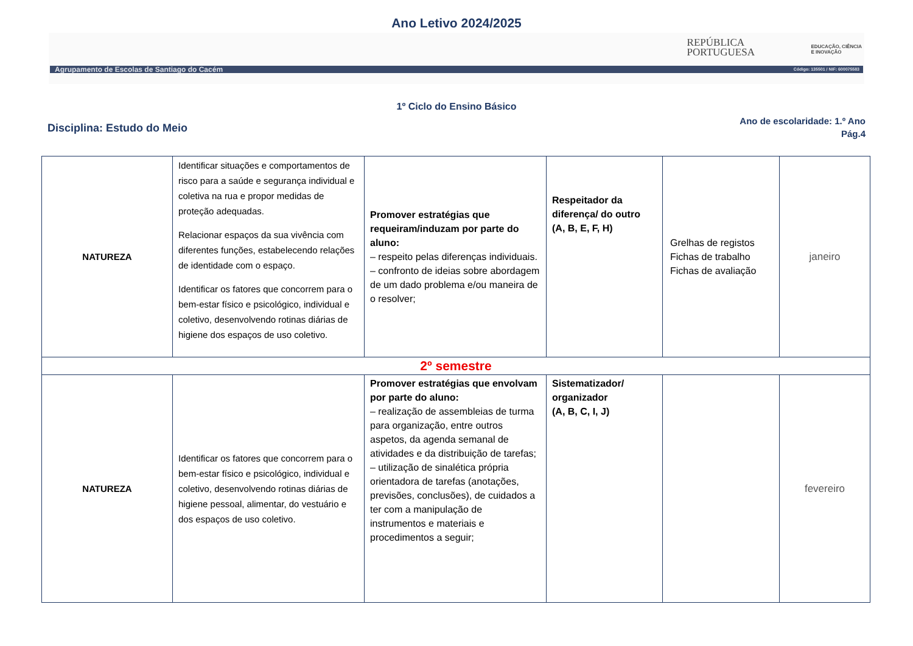Ano Letivo 2024/2025
REPÚBLICA
PORTUGUESA
EDUCAÇÃO, CIÊNCIA
E INOVAÇÃO
Agrupamento de Escolas de Santiago do Cacém Código: 135501 / NIF: 600075583
1º Ciclo do Ensino Básico
Disciplina: Estudo do Meio
Ano de escolaridade: 1.º Ano
Pág.4
| NATUREZA | Identificar situações e comportamentos de risco para a saúde e segurança individual e coletiva na rua e propor medidas de proteção adequadas. Relacionar espaços da sua vivência com diferentes funções, estabelecendo relações de identidade com o espaço. Identificar os fatores que concorrem para o bem-estar físico e psicológico, individual e coletivo, desenvolvendo rotinas diárias de higiene dos espaços de uso coletivo. | Promover estratégias que requeiram/induzam por parte do aluno: – respeito pelas diferenças individuais. – confronto de ideias sobre abordagem de um dado problema e/ou maneira de o resolver; | Respeitador da diferença/ do outro (A, B, E, F, H) | Grelhas de registos Fichas de trabalho Fichas de avaliação | janeiro |
| 2º semestre | | | | | |
| NATUREZA | Identificar os fatores que concorrem para o bem-estar físico e psicológico, individual e coletivo, desenvolvendo rotinas diárias de higiene pessoal, alimentar, do vestuário e dos espaços de uso coletivo. | Promover estratégias que envolvam por parte do aluno: – realização de assembleias de turma para organização, entre outros aspetos, da agenda semanal de atividades e da distribuição de tarefas; – utilização de sinalética própria orientadora de tarefas (anotações, previsões, conclusões), de cuidados a ter com a manipulação de instrumentos e materiais e procedimentos a seguir; | Sistematizador/ organizador (A, B, C, I, J) | | fevereiro |